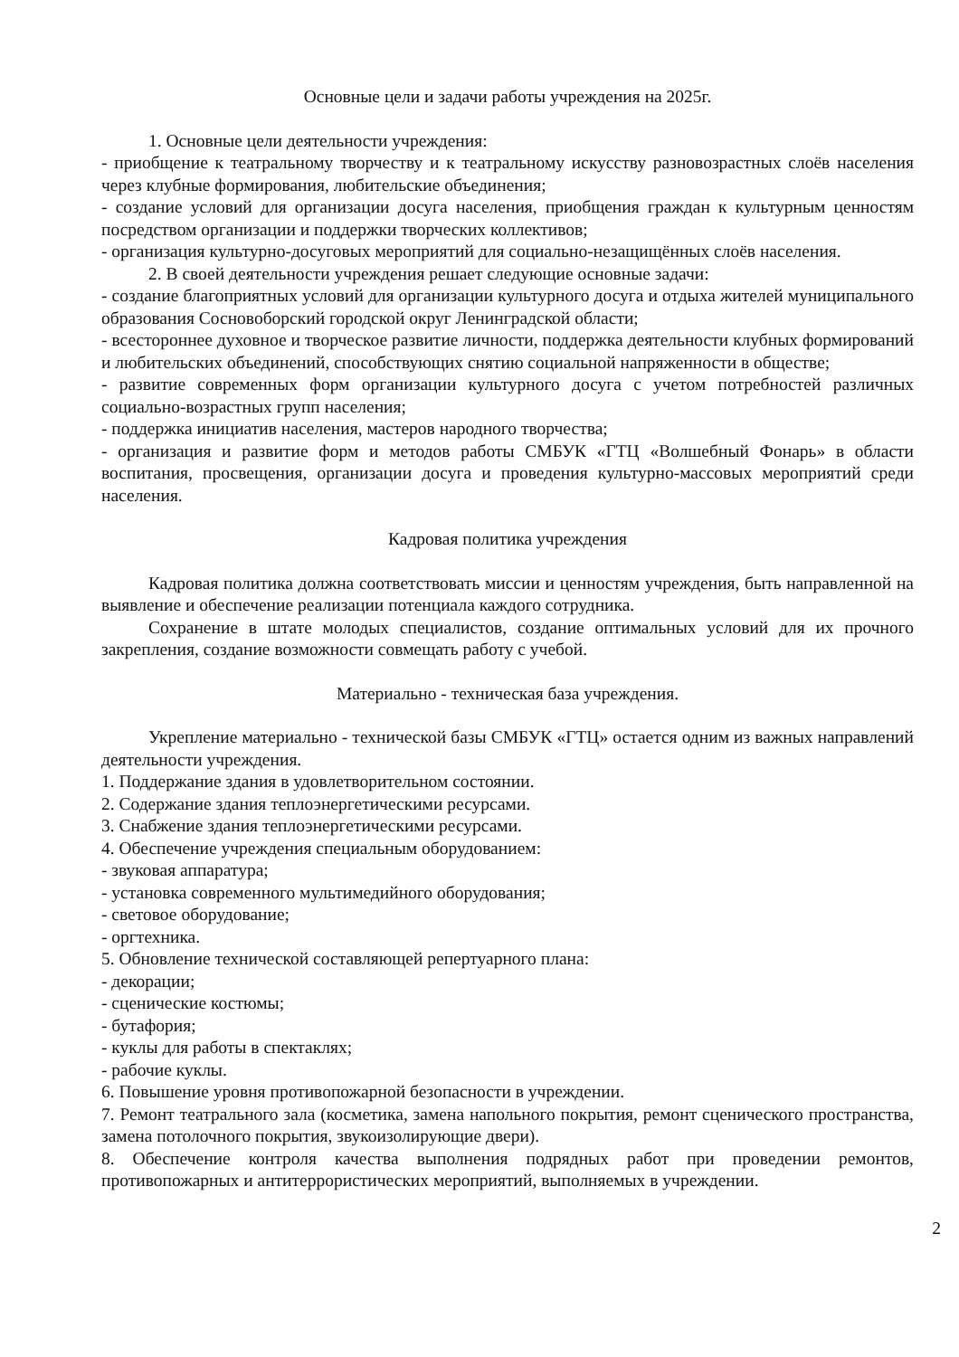Основные цели и задачи работы учреждения на 2025г.
1. Основные цели деятельности учреждения:
- приобщение к театральному творчеству и к театральному искусству разновозрастных слоёв населения через клубные формирования, любительские объединения;
- создание условий для организации досуга населения, приобщения граждан к культурным ценностям посредством организации и поддержки творческих коллективов;
- организация культурно-досуговых мероприятий для социально-незащищённых слоёв населения.
2. В своей деятельности учреждения решает следующие основные задачи:
- создание благоприятных условий для организации культурного досуга и отдыха жителей муниципального образования Сосновоборский городской округ Ленинградской области;
- всестороннее духовное и творческое развитие личности, поддержка деятельности клубных формирований и любительских объединений, способствующих снятию социальной напряженности в обществе;
- развитие современных форм организации культурного досуга с учетом потребностей различных социально-возрастных групп населения;
- поддержка инициатив населения, мастеров народного творчества;
- организация и развитие форм и методов работы СМБУК «ГТЦ «Волшебный Фонарь» в области воспитания, просвещения, организации досуга и проведения культурно-массовых мероприятий среди населения.
Кадровая политика учреждения
Кадровая политика должна соответствовать миссии и ценностям учреждения, быть направленной на выявление и обеспечение реализации потенциала каждого сотрудника.
Сохранение в штате молодых специалистов, создание оптимальных условий для их прочного закрепления, создание возможности совмещать работу с учебой.
Материально - техническая база учреждения.
Укрепление материально - технической базы СМБУК «ГТЦ» остается одним из важных направлений деятельности учреждения.
1. Поддержание здания в удовлетворительном состоянии.
2. Содержание здания теплоэнергетическими ресурсами.
3. Снабжение здания теплоэнергетическими ресурсами.
4. Обеспечение учреждения специальным оборудованием:
- звуковая аппаратура;
- установка современного мультимедийного оборудования;
- световое оборудование;
- оргтехника.
5. Обновление технической составляющей репертуарного плана:
- декорации;
- сценические костюмы;
- бутафория;
- куклы для работы в спектаклях;
- рабочие куклы.
6. Повышение уровня противопожарной безопасности в учреждении.
7. Ремонт театрального зала (косметика, замена напольного покрытия, ремонт сценического пространства, замена потолочного покрытия, звукоизолирующие двери).
8. Обеспечение контроля качества выполнения подрядных работ при проведении ремонтов, противопожарных и антитеррористических мероприятий, выполняемых в учреждении.
2